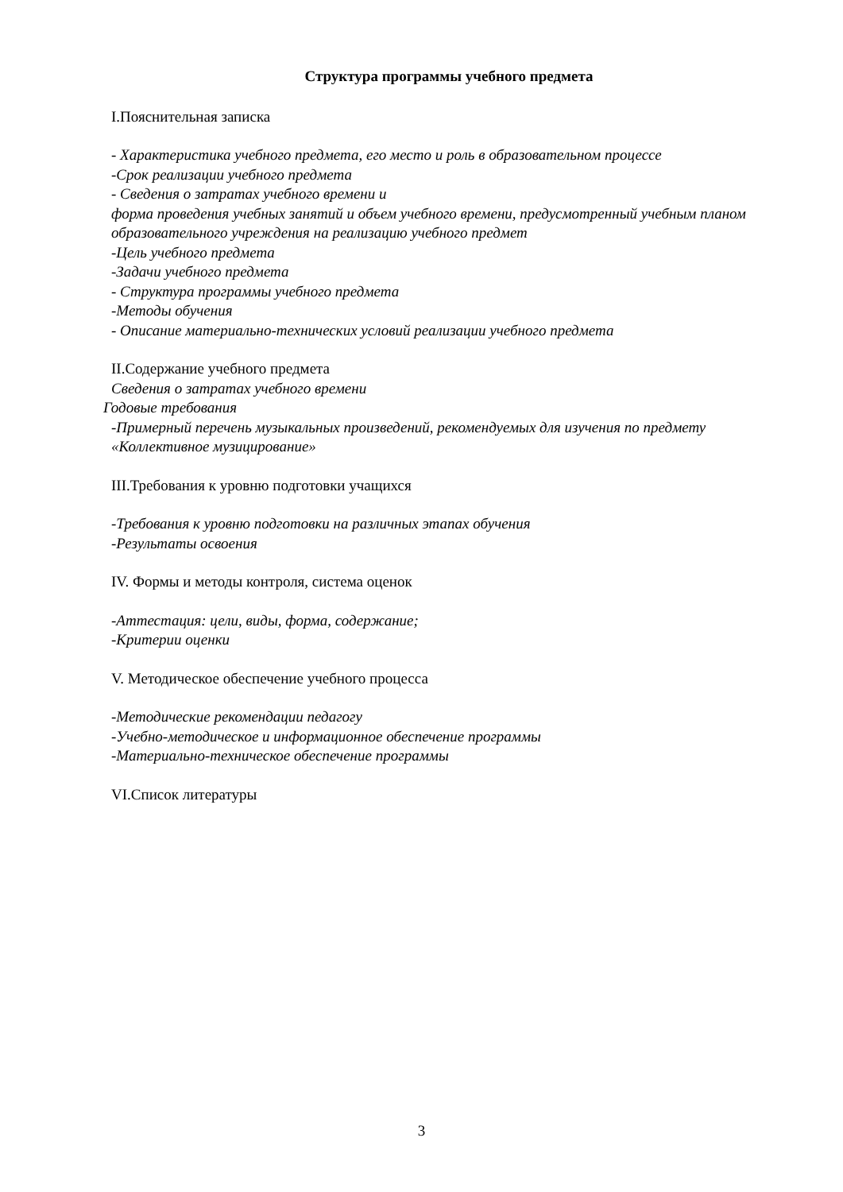Структура программы учебного предмета
I.Пояснительная записка
- Характеристика учебного предмета, его место и роль в образовательном процессе
-Срок реализации учебного предмета
- Сведения о затратах учебного времени и
форма проведения учебных занятий и объем учебного времени, предусмотренный учебным планом образовательного учреждения на реализацию учебного предмет
-Цель учебного предмета
-Задачи учебного предмета
- Структура программы учебного предмета
-Методы обучения
- Описание материально-технических условий реализации учебного предмета
II.Содержание учебного предмета
Сведения о затратах учебного времени
Годовые требования
-Примерный перечень музыкальных произведений, рекомендуемых для изучения по предмету «Коллективное музицирование»
III.Требования к уровню подготовки учащихся
-Требования к уровню подготовки на различных этапах обучения
-Результаты освоения
IV. Формы и методы контроля, система оценок
-Аттестация: цели, виды, форма, содержание;
-Критерии оценки
V. Методическое обеспечение учебного процесса
-Методические рекомендации педагогу
-Учебно-методическое и информационное обеспечение программы
-Материально-техническое обеспечение программы
VI.Список литературы
3